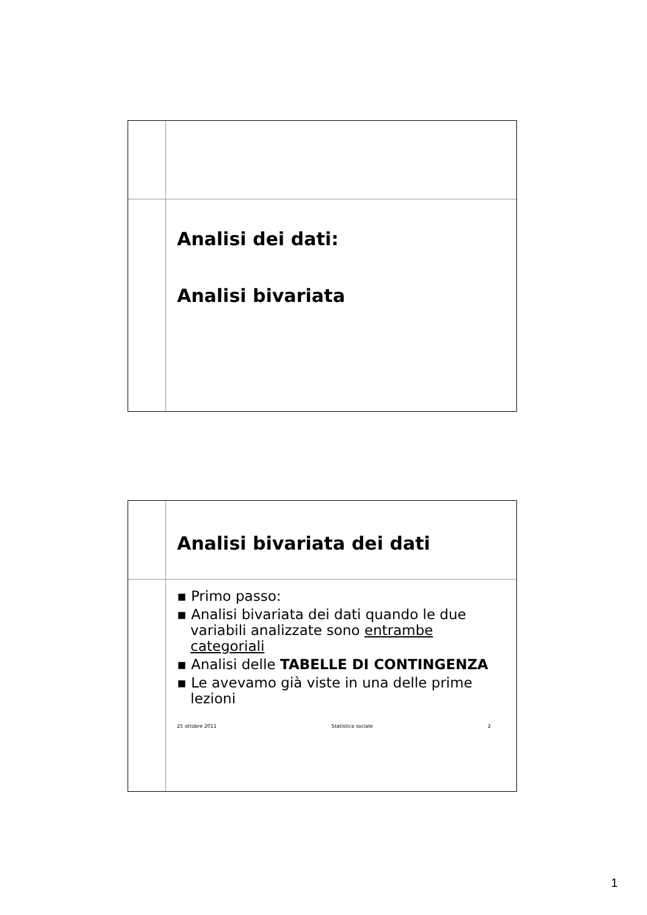Analisi dei dati:
Analisi bivariata
Analisi bivariata dei dati
▪ Primo passo:
▪ Analisi bivariata dei dati quando le due variabili analizzate sono entrambe categoriali
▪ Analisi delle TABELLE DI CONTINGENZA
▪ Le avevamo già viste in una delle prime lezioni
25 ottobre 2011 Statistica sociale 2
1